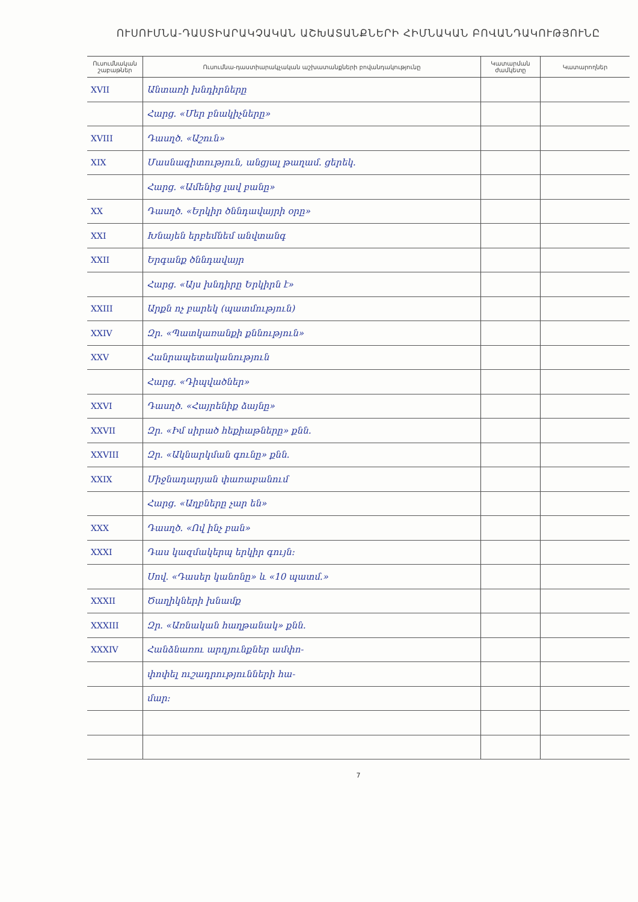ՈՒՍՈՒՄՆԱ-ԴԱՍՏԻԱՐԱԿՉԱԿԱՆ ԱՇԽԱՏԱՆՔՆԵՐԻ ՀԻՄՆԱԿԱՆ ԲՈՎԱՆԴԱԿՈՒԹՅՈՒՆԸ
| Ուսումնական շաբաթներ | Ուսումնա-դաստիարակչական աշխատանքների բովանդակությունը | Կատարման ժամկետը | Կատարողներ |
| --- | --- | --- | --- |
| XVII | Անտառի խնդիրները | | |
| | Հարց. «Մեր բնակիչները» | | |
| XVIII | Դասղծ. «Աշուն» | | |
| XIX | Մասնագիտություն, անցյալ թաղամ. ցերեկ. | | |
| | Հարց. «Ամենից լավ բանը» | | |
| XX | Դասղծ. «Երկիր ծննդավայրի օրը» | | |
| XXI | Խնայեն երբեմնեմ անվտանգ | | |
| XXII | Երգանք ծննդավայր | | |
| | Հարց. «Այս խնդիրը Երկիրն է» | | |
| XXIII | Արքն ոչ բարեկ (պատմություն) | | |
| XXIV | Զր. «Պատկառանքի քննություն» | | |
| XXV | Հանրապետականություն | | |
| | Հարց. «Դիպվածներ» | | |
| XXVI | Դասղծ. «Հայրենիք ձայնը» | | |
| XXVII | Զր. «Իմ սիրած հեքիաթները» քնն. | | |
| XXVIII | Զր. «Ակնարկման գունը» քնն. | | |
| XXIX | Միջնադարյան փառաբանում | | |
| | Հարց. «Աղբները չար են» | | |
| XXX | Դասղծ. «Ով ինչ բան» | | |
| XXXI | Դաս կազմակերպ երկիր գույն: | | |
| | Սով. «Դասեր կանոնը» և «10 պատմ.» | | |
| XXXII | Ծաղիկների խնամք | | |
| XXXIII | Զր. «Առնական հաղթանակ» քնն. | | |
| XXXIV | Հանձնառու արդյունքներ ամփո- | | |
| | փոփել ուշադրությունների հա- | | |
| | մար: | | |
7